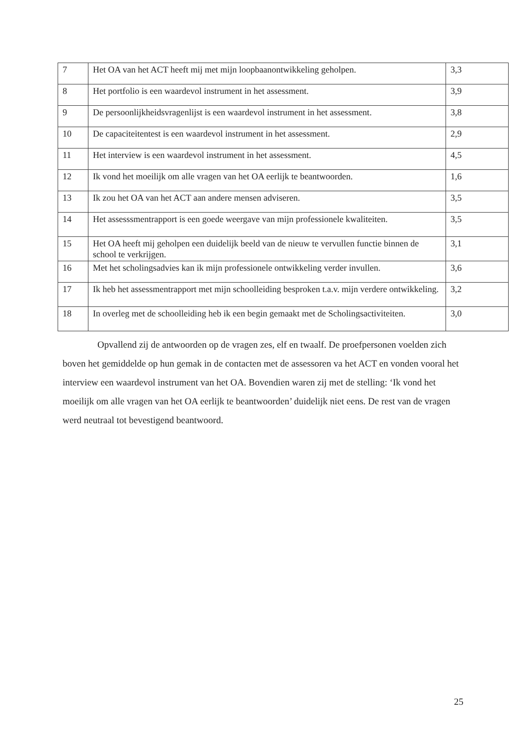| 7 | Het OA van het ACT heeft mij met mijn loopbaanontwikkeling geholpen. | 3,3 |
| 8 | Het portfolio is een waardevol instrument in het assessment. | 3,9 |
| 9 | De persoonlijkheidsvragenlijst is een waardevol instrument in het assessment. | 3,8 |
| 10 | De capaciteitentest is een waardevol instrument in het assessment. | 2,9 |
| 11 | Het interview is een waardevol instrument in het assessment. | 4,5 |
| 12 | Ik vond het moeilijk om alle vragen van het OA eerlijk te beantwoorden. | 1,6 |
| 13 | Ik zou het OA van het ACT aan andere mensen adviseren. | 3,5 |
| 14 | Het assesssmentrapport is een goede weergave van mijn professionele kwaliteiten. | 3,5 |
| 15 | Het OA heeft mij geholpen een duidelijk beeld van de nieuw te vervullen functie binnen de school te verkrijgen. | 3,1 |
| 16 | Met het scholingsadvies kan ik mijn professionele ontwikkeling verder invullen. | 3,6 |
| 17 | Ik heb het assessmentrapport met mijn schoolleiding besproken t.a.v. mijn verdere ontwikkeling. | 3,2 |
| 18 | In overleg met de schoolleiding heb ik een begin gemaakt met de Scholingsactiviteiten. | 3,0 |
Opvallend zij de antwoorden op de vragen zes, elf en twaalf. De proefpersonen voelden zich boven het gemiddelde op hun gemak in de contacten met de assessoren va het ACT en vonden vooral het interview een waardevol instrument van het OA. Bovendien waren zij met de stelling: ‘Ik vond het moeilijk om alle vragen van het OA eerlijk te beantwoorden’ duidelijk niet eens. De rest van de vragen werd neutraal tot bevestigend beantwoord.
25